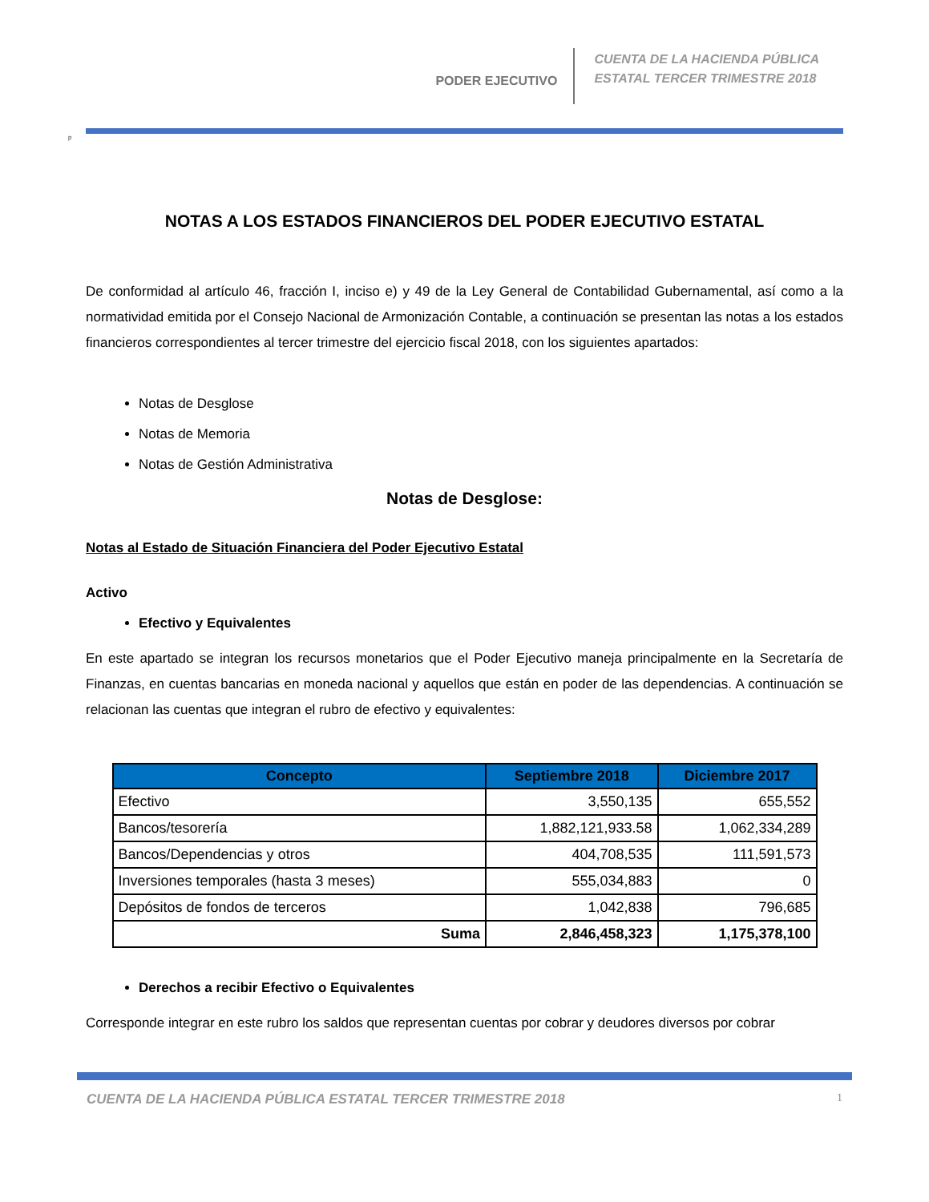PODER EJECUTIVO
CUENTA DE LA HACIENDA PÚBLICA
ESTATAL TERCER TRIMESTRE 2018
p
NOTAS A LOS ESTADOS FINANCIEROS DEL PODER EJECUTIVO ESTATAL
De conformidad al artículo 46, fracción I, inciso e) y 49 de la Ley General de Contabilidad Gubernamental, así como a la normatividad emitida por el Consejo Nacional de Armonización Contable, a continuación se presentan las notas a los estados financieros correspondientes al tercer trimestre del ejercicio fiscal 2018, con los siguientes apartados:
Notas de Desglose
Notas de Memoria
Notas de Gestión Administrativa
Notas de Desglose:
Notas al Estado de Situación Financiera del Poder Ejecutivo Estatal
Activo
Efectivo y Equivalentes
En este apartado se integran los recursos monetarios que el Poder Ejecutivo maneja principalmente en la Secretaría de Finanzas, en cuentas bancarias en moneda nacional y aquellos que están en poder de las dependencias. A continuación se relacionan las cuentas que integran el rubro de efectivo y equivalentes:
| Concepto | Septiembre 2018 | Diciembre 2017 |
| --- | --- | --- |
| Efectivo | 3,550,135 | 655,552 |
| Bancos/tesorería | 1,882,121,933.58 | 1,062,334,289 |
| Bancos/Dependencias y otros | 404,708,535 | 111,591,573 |
| Inversiones temporales (hasta 3 meses) | 555,034,883 | 0 |
| Depósitos de fondos de terceros | 1,042,838 | 796,685 |
| Suma | 2,846,458,323 | 1,175,378,100 |
Derechos a recibir Efectivo o Equivalentes
Corresponde integrar en este rubro los saldos que representan cuentas por cobrar y deudores diversos por cobrar
CUENTA DE LA HACIENDA PÚBLICA ESTATAL TERCER TRIMESTRE 2018 1